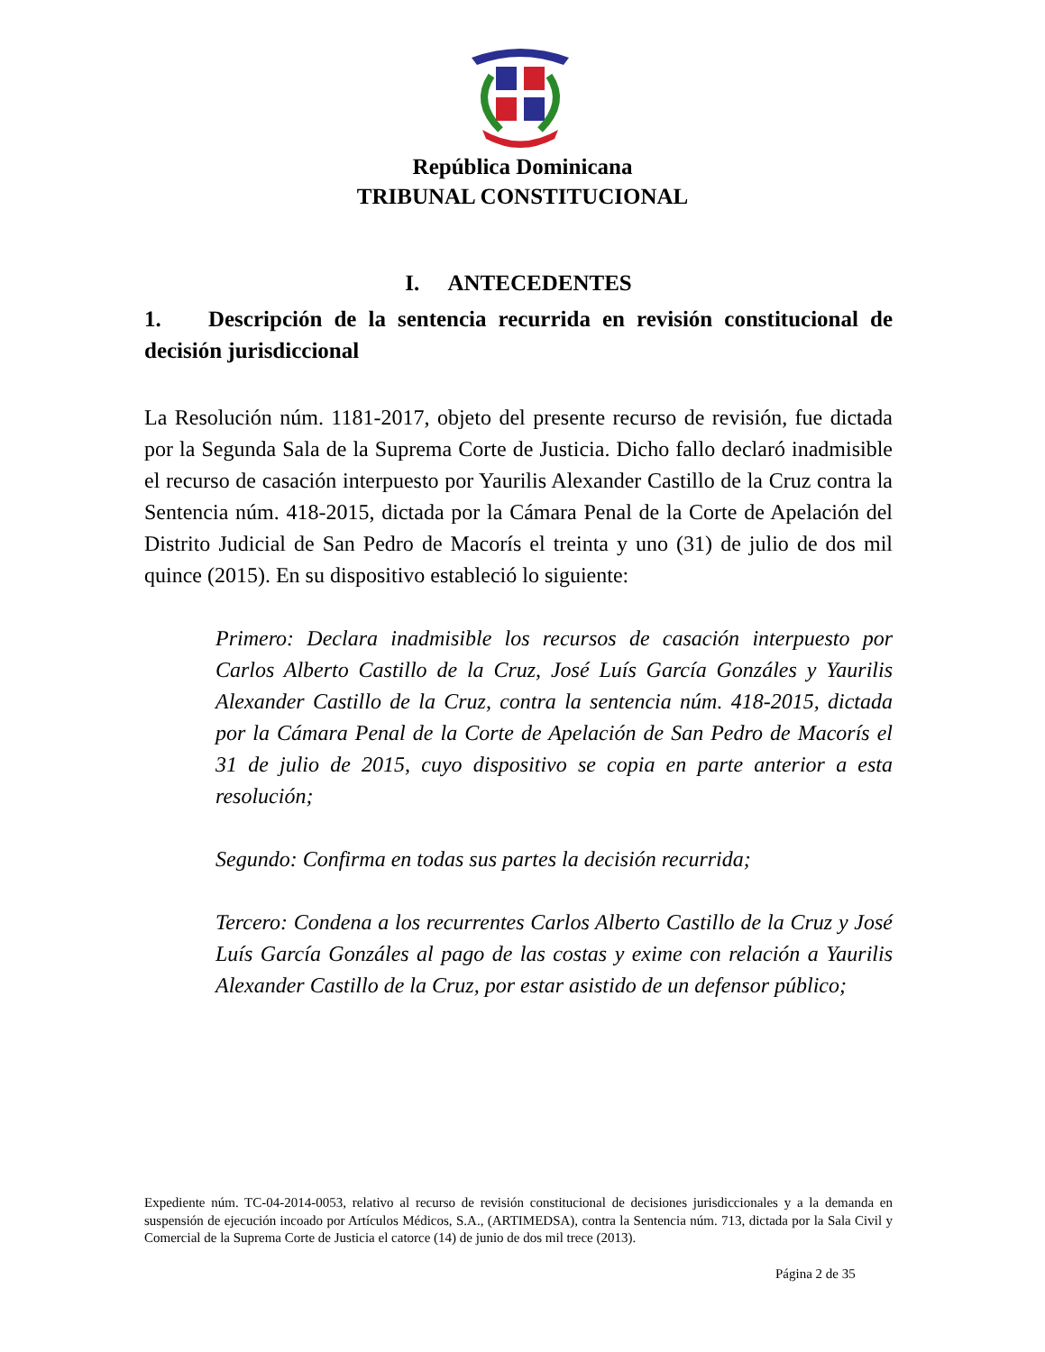República Dominicana
TRIBUNAL CONSTITUCIONAL
I. ANTECEDENTES
1. Descripción de la sentencia recurrida en revisión constitucional de decisión jurisdiccional
La Resolución núm. 1181-2017, objeto del presente recurso de revisión, fue dictada por la Segunda Sala de la Suprema Corte de Justicia. Dicho fallo declaró inadmisible el recurso de casación interpuesto por Yaurilis Alexander Castillo de la Cruz contra la Sentencia núm. 418-2015, dictada por la Cámara Penal de la Corte de Apelación del Distrito Judicial de San Pedro de Macorís el treinta y uno (31) de julio de dos mil quince (2015). En su dispositivo estableció lo siguiente:
Primero: Declara inadmisible los recursos de casación interpuesto por Carlos Alberto Castillo de la Cruz, José Luís García Gonzáles y Yaurilis Alexander Castillo de la Cruz, contra la sentencia núm. 418-2015, dictada por la Cámara Penal de la Corte de Apelación de San Pedro de Macorís el 31 de julio de 2015, cuyo dispositivo se copia en parte anterior a esta resolución;
Segundo: Confirma en todas sus partes la decisión recurrida;
Tercero: Condena a los recurrentes Carlos Alberto Castillo de la Cruz y José Luís García Gonzáles al pago de las costas y exime con relación a Yaurilis Alexander Castillo de la Cruz, por estar asistido de un defensor público;
Expediente núm. TC-04-2014-0053, relativo al recurso de revisión constitucional de decisiones jurisdiccionales y a la demanda en suspensión de ejecución incoado por Artículos Médicos, S.A., (ARTIMEDSA), contra la Sentencia núm. 713, dictada por la Sala Civil y Comercial de la Suprema Corte de Justicia el catorce (14) de junio de dos mil trece (2013).
Página 2 de 35